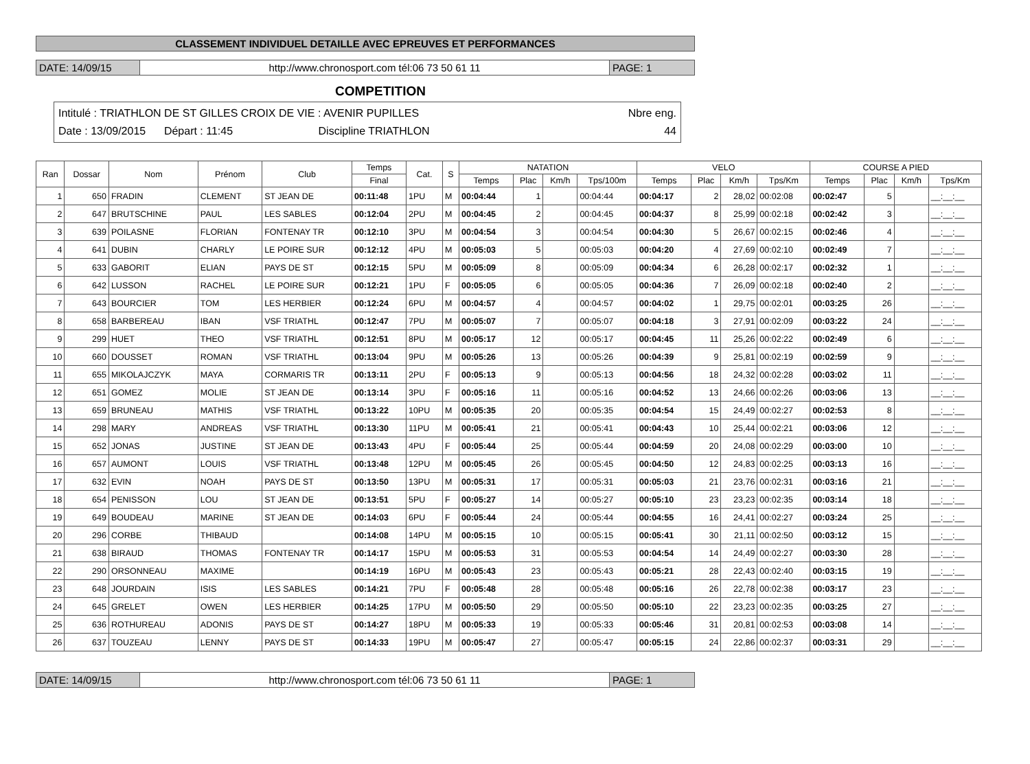CLASSEMENT INDIVIDUEL DETAILLE AVEC EPREUVES ET PERFORMANCES
DATE: 14/09/15 http://www.chronosport.com tél:06 73 50 61 11
PAGE: 1
COMPETITION
Intitulé : TRIATHLON DE ST GILLES CROIX DE VIE : AVENIR PUPILLES Nbre eng.
Date : 13/09/2015 Départ : 11:45 Discipline TRIATHLON 44
| Ran | Dossar | Nom | Prénom | Club | Temps | Cat. | S | NATATION | | | | VELO | | | | COURSE A PIED | | | |
| --- | --- | --- | --- | --- | --- | --- | --- | --- | --- | --- | --- | --- | --- | --- | --- | --- | --- | --- | --- |
| | | | | | Final | | | Temps | Plac | Km/h | Tps/100m | Temps | Plac | Km/h | Tps/Km | Temps | Plac | Km/h | Tps/Km |
| 1 | 650 | FRADIN | CLEMENT | ST JEAN DE | 00:11:48 | 1PU | M | 00:04:44 | 1 | | 00:04:44 | 00:04:17 | 2 | 28,02 | 00:02:08 | 00:02:47 | 5 | | __:__:__ |
| 2 | 647 | BRUTSCHINE | PAUL | LES SABLES | 00:12:04 | 2PU | M | 00:04:45 | 2 | | 00:04:45 | 00:04:37 | 8 | 25,99 | 00:02:18 | 00:02:42 | 3 | | __:__:__ |
| 3 | 639 | POILASNE | FLORIAN | FONTENAY TR | 00:12:10 | 3PU | M | 00:04:54 | 3 | | 00:04:54 | 00:04:30 | 5 | 26,67 | 00:02:15 | 00:02:46 | 4 | | __:__:__ |
| 4 | 641 | DUBIN | CHARLY | LE POIRE SUR | 00:12:12 | 4PU | M | 00:05:03 | 5 | | 00:05:03 | 00:04:20 | 4 | 27,69 | 00:02:10 | 00:02:49 | 7 | | __:__:__ |
| 5 | 633 | GABORIT | ELIAN | PAYS DE ST | 00:12:15 | 5PU | M | 00:05:09 | 8 | | 00:05:09 | 00:04:34 | 6 | 26,28 | 00:02:17 | 00:02:32 | 1 | | __:__:__ |
| 6 | 642 | LUSSON | RACHEL | LE POIRE SUR | 00:12:21 | 1PU | F | 00:05:05 | 6 | | 00:05:05 | 00:04:36 | 7 | 26,09 | 00:02:18 | 00:02:40 | 2 | | __:__:__ |
| 7 | 643 | BOURCIER | TOM | LES HERBIER | 00:12:24 | 6PU | M | 00:04:57 | 4 | | 00:04:57 | 00:04:02 | 1 | 29,75 | 00:02:01 | 00:03:25 | 26 | | __:__:__ |
| 8 | 658 | BARBEREAU | IBAN | VSF TRIATHL | 00:12:47 | 7PU | M | 00:05:07 | 7 | | 00:05:07 | 00:04:18 | 3 | 27,91 | 00:02:09 | 00:03:22 | 24 | | __:__:__ |
| 9 | 299 | HUET | THEO | VSF TRIATHL | 00:12:51 | 8PU | M | 00:05:17 | 12 | | 00:05:17 | 00:04:45 | 11 | 25,26 | 00:02:22 | 00:02:49 | 6 | | __:__:__ |
| 10 | 660 | DOUSSET | ROMAN | VSF TRIATHL | 00:13:04 | 9PU | M | 00:05:26 | 13 | | 00:05:26 | 00:04:39 | 9 | 25,81 | 00:02:19 | 00:02:59 | 9 | | __:__:__ |
| 11 | 655 | MIKOLAJCZYK | MAYA | CORMARIS TR | 00:13:11 | 2PU | F | 00:05:13 | 9 | | 00:05:13 | 00:04:56 | 18 | 24,32 | 00:02:28 | 00:03:02 | 11 | | __:__:__ |
| 12 | 651 | GOMEZ | MOLIE | ST JEAN DE | 00:13:14 | 3PU | F | 00:05:16 | 11 | | 00:05:16 | 00:04:52 | 13 | 24,66 | 00:02:26 | 00:03:06 | 13 | | __:__:__ |
| 13 | 659 | BRUNEAU | MATHIS | VSF TRIATHL | 00:13:22 | 10PU | M | 00:05:35 | 20 | | 00:05:35 | 00:04:54 | 15 | 24,49 | 00:02:27 | 00:02:53 | 8 | | __:__:__ |
| 14 | 298 | MARY | ANDREAS | VSF TRIATHL | 00:13:30 | 11PU | M | 00:05:41 | 21 | | 00:05:41 | 00:04:43 | 10 | 25,44 | 00:02:21 | 00:03:06 | 12 | | __:__:__ |
| 15 | 652 | JONAS | JUSTINE | ST JEAN DE | 00:13:43 | 4PU | F | 00:05:44 | 25 | | 00:05:44 | 00:04:59 | 20 | 24,08 | 00:02:29 | 00:03:00 | 10 | | __:__:__ |
| 16 | 657 | AUMONT | LOUIS | VSF TRIATHL | 00:13:48 | 12PU | M | 00:05:45 | 26 | | 00:05:45 | 00:04:50 | 12 | 24,83 | 00:02:25 | 00:03:13 | 16 | | __:__:__ |
| 17 | 632 | EVIN | NOAH | PAYS DE ST | 00:13:50 | 13PU | M | 00:05:31 | 17 | | 00:05:31 | 00:05:03 | 21 | 23,76 | 00:02:31 | 00:03:16 | 21 | | __:__:__ |
| 18 | 654 | PENISSON | LOU | ST JEAN DE | 00:13:51 | 5PU | F | 00:05:27 | 14 | | 00:05:27 | 00:05:10 | 23 | 23,23 | 00:02:35 | 00:03:14 | 18 | | __:__:__ |
| 19 | 649 | BOUDEAU | MARINE | ST JEAN DE | 00:14:03 | 6PU | F | 00:05:44 | 24 | | 00:05:44 | 00:04:55 | 16 | 24,41 | 00:02:27 | 00:03:24 | 25 | | __:__:__ |
| 20 | 296 | CORBE | THIBAUD | | 00:14:08 | 14PU | M | 00:05:15 | 10 | | 00:05:15 | 00:05:41 | 30 | 21,11 | 00:02:50 | 00:03:12 | 15 | | __:__:__ |
| 21 | 638 | BIRAUD | THOMAS | FONTENAY TR | 00:14:17 | 15PU | M | 00:05:53 | 31 | | 00:05:53 | 00:04:54 | 14 | 24,49 | 00:02:27 | 00:03:30 | 28 | | __:__:__ |
| 22 | 290 | ORSONNEAU | MAXIME | | 00:14:19 | 16PU | M | 00:05:43 | 23 | | 00:05:43 | 00:05:21 | 28 | 22,43 | 00:02:40 | 00:03:15 | 19 | | __:__:__ |
| 23 | 648 | JOURDAIN | ISIS | LES SABLES | 00:14:21 | 7PU | F | 00:05:48 | 28 | | 00:05:48 | 00:05:16 | 26 | 22,78 | 00:02:38 | 00:03:17 | 23 | | __:__:__ |
| 24 | 645 | GRELET | OWEN | LES HERBIER | 00:14:25 | 17PU | M | 00:05:50 | 29 | | 00:05:50 | 00:05:10 | 22 | 23,23 | 00:02:35 | 00:03:25 | 27 | | __:__:__ |
| 25 | 636 | ROTHUREAU | ADONIS | PAYS DE ST | 00:14:27 | 18PU | M | 00:05:33 | 19 | | 00:05:33 | 00:05:46 | 31 | 20,81 | 00:02:53 | 00:03:08 | 14 | | __:__:__ |
| 26 | 637 | TOUZEAU | LENNY | PAYS DE ST | 00:14:33 | 19PU | M | 00:05:47 | 27 | | 00:05:47 | 00:05:15 | 24 | 22,86 | 00:02:37 | 00:03:31 | 29 | | __:__:__ |
DATE: 14/09/15 http://www.chronosport.com tél:06 73 50 61 11
PAGE: 1